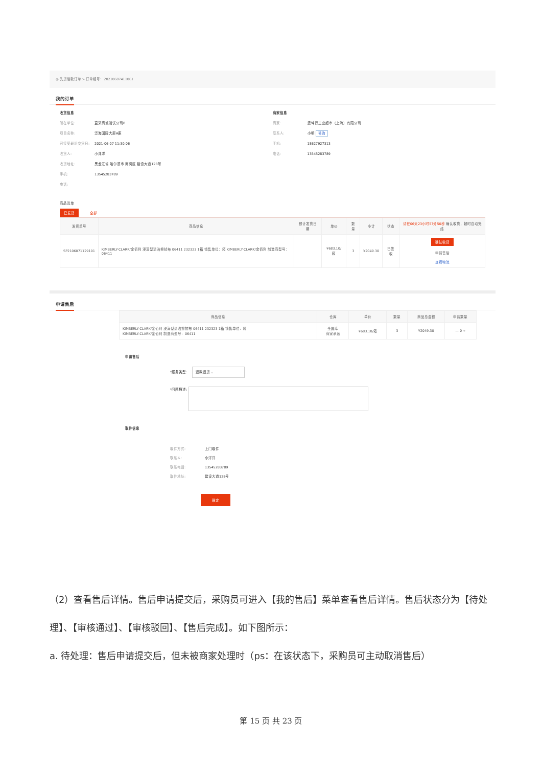◎ 先货后款订单 > 订单编号：20210607411061
我的订单
收货信息
所在单位: 直采商城测试公司8
项目名称: 泛海国际大厦A座
可接受最迟交货日: 2021-06-07 11:30:06
收货人: 小洋洋
收货地址: 黑龙江省 哈尔滨市 南岗区 建设大道128号
手机: 13545283789
电话:
商家信息
商家: 震坤行工业超市（上海）有限公司
联系人: 小明 咨询
手机: 18627927313
电话: 13545283789
商品清单
已发货 全部
| 发货单号 | 商品信息 | 预计发货日期 | 单价 | 数量 | 小计 | 状态 | 请在06天23小时57分50秒 确认收货，超时自动完结 |
| --- | --- | --- | --- | --- | --- | --- | --- |
| SP2106071129101 | KIMBERLY-CLARK/金佰利 浸润型清洁擦拭布 06411 232323 1箱 销售单位：箱 KIMBERLY-CLARK/金佰利 制造商型号：06411 | | ¥683.10/箱 | 3 | ¥2049.30 | 已签收 | 确认收货 申请售后 查看物流 |
申请售后
| 商品信息 | 仓库 | 单价 | 数量 | 商品总金额 | 申请数量 |
| --- | --- | --- | --- | --- | --- |
| KIMBERLY-CLARK/金佰利 浸润型清洁擦拭布 06411 232323 1箱 销售单位：箱 KIMBERLY-CLARK/金佰利 制造商型号：06411 | 全国库 商家承运 | ¥683.10/箱 | 3 | ¥2049.30 | — 0 + |
申请售后
*服务类型: 　退款退货 ⌄
*问题描述:
取件信息
取件方式: 上门取件
联系人: 小洋洋
联系电话: 13545283789
取件地址: 建设大道128号
确定
（2）查看售后详情。售后申请提交后，采购员可进入【我的售后】菜单查看售后详情。售后状态分为【待处理】、【审核通过】、【审核驳回】、【售后完成】。如下图所示：
a. 待处理：售后申请提交后，但未被商家处理时（ps：在该状态下，采购员可主动取消售后）
第 15 页 共 23 页